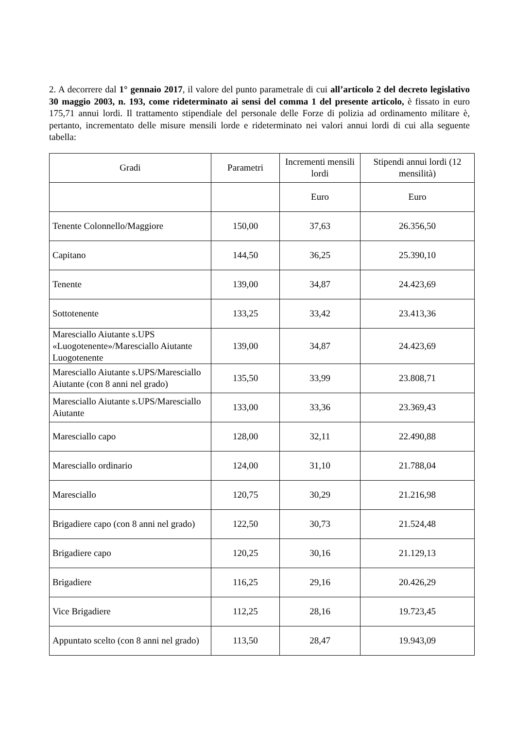2. A decorrere dal 1° gennaio 2017, il valore del punto parametrale di cui all’articolo 2 del decreto legislativo 30 maggio 2003, n. 193, come rideterminato ai sensi del comma 1 del presente articolo, è fissato in euro 175,71 annui lordi. Il trattamento stipendiale del personale delle Forze di polizia ad ordinamento militare è, pertanto, incrementato delle misure mensili lorde e rideterminato nei valori annui lordi di cui alla seguente tabella:
| Gradi | Parametri | Incrementi mensili lordi | Stipendi annui lordi (12 mensilità) |
| --- | --- | --- | --- |
| | | Euro | Euro |
| Tenente Colonnello/Maggiore | 150,00 | 37,63 | 26.356,50 |
| Capitano | 144,50 | 36,25 | 25.390,10 |
| Tenente | 139,00 | 34,87 | 24.423,69 |
| Sottotenente | 133,25 | 33,42 | 23.413,36 |
| Maresciallo Aiutante s.UPS «Luogotenente»/Maresciallo Aiutante Luogotenente | 139,00 | 34,87 | 24.423,69 |
| Maresciallo Aiutante s.UPS/Maresciallo Aiutante (con 8 anni nel grado) | 135,50 | 33,99 | 23.808,71 |
| Maresciallo Aiutante s.UPS/Maresciallo Aiutante | 133,00 | 33,36 | 23.369,43 |
| Maresciallo capo | 128,00 | 32,11 | 22.490,88 |
| Maresciallo ordinario | 124,00 | 31,10 | 21.788,04 |
| Maresciallo | 120,75 | 30,29 | 21.216,98 |
| Brigadiere capo (con 8 anni nel grado) | 122,50 | 30,73 | 21.524,48 |
| Brigadiere capo | 120,25 | 30,16 | 21.129,13 |
| Brigadiere | 116,25 | 29,16 | 20.426,29 |
| Vice Brigadiere | 112,25 | 28,16 | 19.723,45 |
| Appuntato scelto (con 8 anni nel grado) | 113,50 | 28,47 | 19.943,09 |